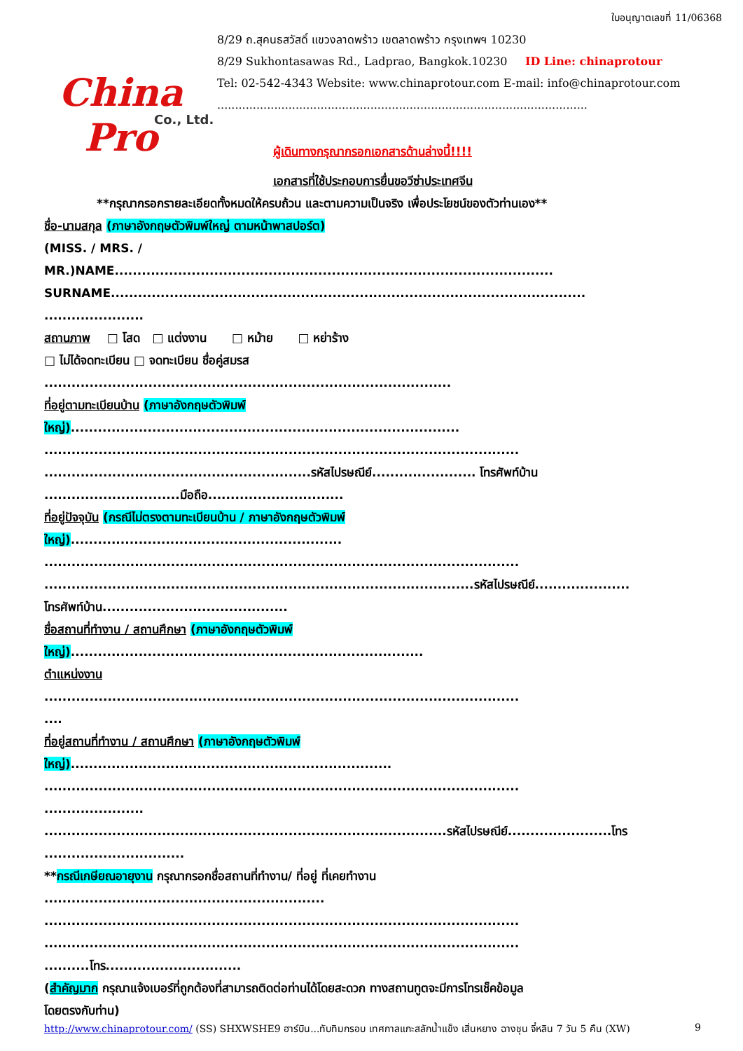China Pro
Co., Ltd.
ใบอนุญาตเลขที่ 11/06368
8/29 ถ.สุคนธสวัสดิ์ แขวงลาดพร้าว เขตลาดพร้าว กรุงเทพฯ 10230
8/29 Sukhontasawas Rd., Ladprao, Bangkok.10230 ID Line: chinaprotour
Tel: 02-542-4343 Website: www.chinaprotour.com E-mail: info@chinaprotour.com
........................................................................................................
ผู้เดินทางกรุณากรอกเอกสารด้านล่างนี้!!!!
เอกสารที่ใช้ประกอบการยื่นขอวีซ่าประเทศจีน
**กรุณากรอกรายละเอียดทั้งหมดให้ครบถ้วน และตามความเป็นจริง เพื่อประโยชน์ของตัวท่านเอง**
ชื่อ-นามสกุล (ภาษาอังกฤษตัวพิมพ์ใหญ่ ตามหน้าพาสปอร์ต)
(MISS. / MRS. /
MR.)NAME.................................................................................................
SURNAME.........................................................................................................
......................
สถานภาพ □ โสด □ แต่งงาน □ หม้าย □ หย่าร้าง
□ ไม่ได้จดทะเบียน □ จดทะเบียน ชื่อคู่สมรส
..........................................................................................
ที่อยู่ตามทะเบียนบ้าน (ภาษาอังกฤษตัวพิมพ์
ใหญ่)......................................................................................
.........................................................................................................
...........................................................รหัสไปรษณีย์....................... โทรศัพท์บ้าน
..............................มือถือ..............................
ที่อยู่ปัจจุบัน (กรณีไม่ตรงตามทะเบียนบ้าน / ภาษาอังกฤษตัวพิมพ์
ใหญ่)............................................................
.........................................................................................................
...............................................................................................รหัสไปรษณีย์.....................
โทรศัพท์บ้าน.........................................
ชื่อสถานที่ทำงาน / สถานศึกษา (ภาษาอังกฤษตัวพิมพ์
ใหญ่)..............................................................................
ตำแหน่งงาน
.........................................................................................................
....
ที่อยู่สถานที่ทำงาน / สถานศึกษา (ภาษาอังกฤษตัวพิมพ์
ใหญ่).......................................................................
.........................................................................................................
......................
.........................................................................................รหัสไปรษณีย์.......................โทร
...............................
**กรณีเกษียณอายุงาน กรุณากรอกชื่อสถานที่ทำงาน/ ที่อยู่ ที่เคยทำงาน
..............................................................
.........................................................................................................
.........................................................................................................
..........โทร..............................
(สำคัญมาก กรุณาแจ้งเบอร์ที่ถูกต้องที่สามารถติดต่อท่านได้โดยสะดวก ทางสถานทูตจะมีการโทรเช็คข้อมูล
โดยตรงกับท่าน)
http://www.chinaprotour.com/ (SS) SHXWSHE9 ฮาร์บิน...ทับทิมกรอบ เทศกาลแกะสลักน้ำแข็ง เสิ่นหยาง ฉางชุน จี๋หลิน 7 วัน 5 คืน (XW) 9